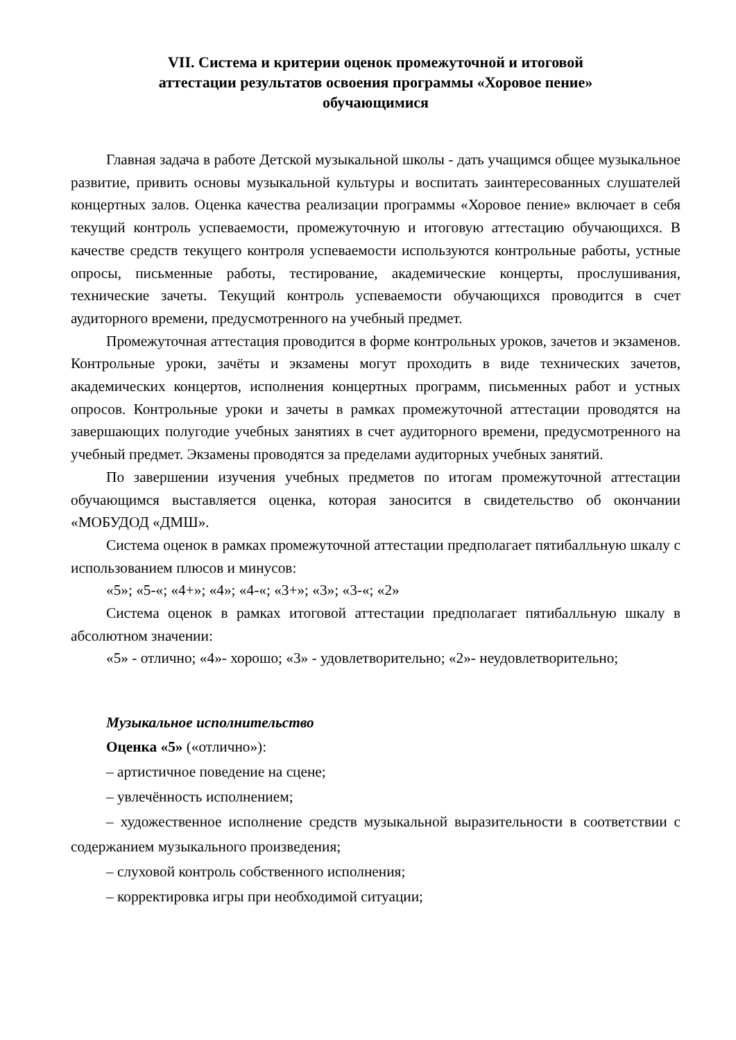VII. Система и критерии оценок промежуточной и итоговой
аттестации результатов освоения программы «Хоровое пение»
обучающимися
Главная задача в работе Детской музыкальной школы - дать учащимся общее музыкальное развитие, привить основы музыкальной культуры и воспитать заинтересованных слушателей концертных залов. Оценка качества реализации программы «Хоровое пение» включает в себя текущий контроль успеваемости, промежуточную и итоговую аттестацию обучающихся. В качестве средств текущего контроля успеваемости используются контрольные работы, устные опросы, письменные работы, тестирование, академические концерты, прослушивания, технические зачеты. Текущий контроль успеваемости обучающихся проводится в счет аудиторного времени, предусмотренного на учебный предмет.
Промежуточная аттестация проводится в форме контрольных уроков, зачетов и экзаменов. Контрольные уроки, зачёты и экзамены могут проходить в виде технических зачетов, академических концертов, исполнения концертных программ, письменных работ и устных опросов. Контрольные уроки и зачеты в рамках промежуточной аттестации проводятся на завершающих полугодие учебных занятиях в счет аудиторного времени, предусмотренного на учебный предмет. Экзамены проводятся за пределами аудиторных учебных занятий.
По завершении изучения учебных предметов по итогам промежуточной аттестации обучающимся выставляется оценка, которая заносится в свидетельство об окончании «МОБУДОД «ДМШ».
Система оценок в рамках промежуточной аттестации предполагает пятибалльную шкалу с использованием плюсов и минусов:
«5»; «5-«; «4+»; «4»; «4-«; «3+»; «3»; «3-«; «2»
Система оценок в рамках итоговой аттестации предполагает пятибалльную шкалу в абсолютном значении:
«5» - отлично; «4»- хорошо; «3» - удовлетворительно; «2»- неудовлетворительно;
Музыкальное исполнительство
Оценка «5» («отлично»):
– артистичное поведение на сцене;
– увлечённость исполнением;
– художественное исполнение средств музыкальной выразительности в соответствии с содержанием музыкального произведения;
– слуховой контроль собственного исполнения;
– корректировка игры при необходимой ситуации;